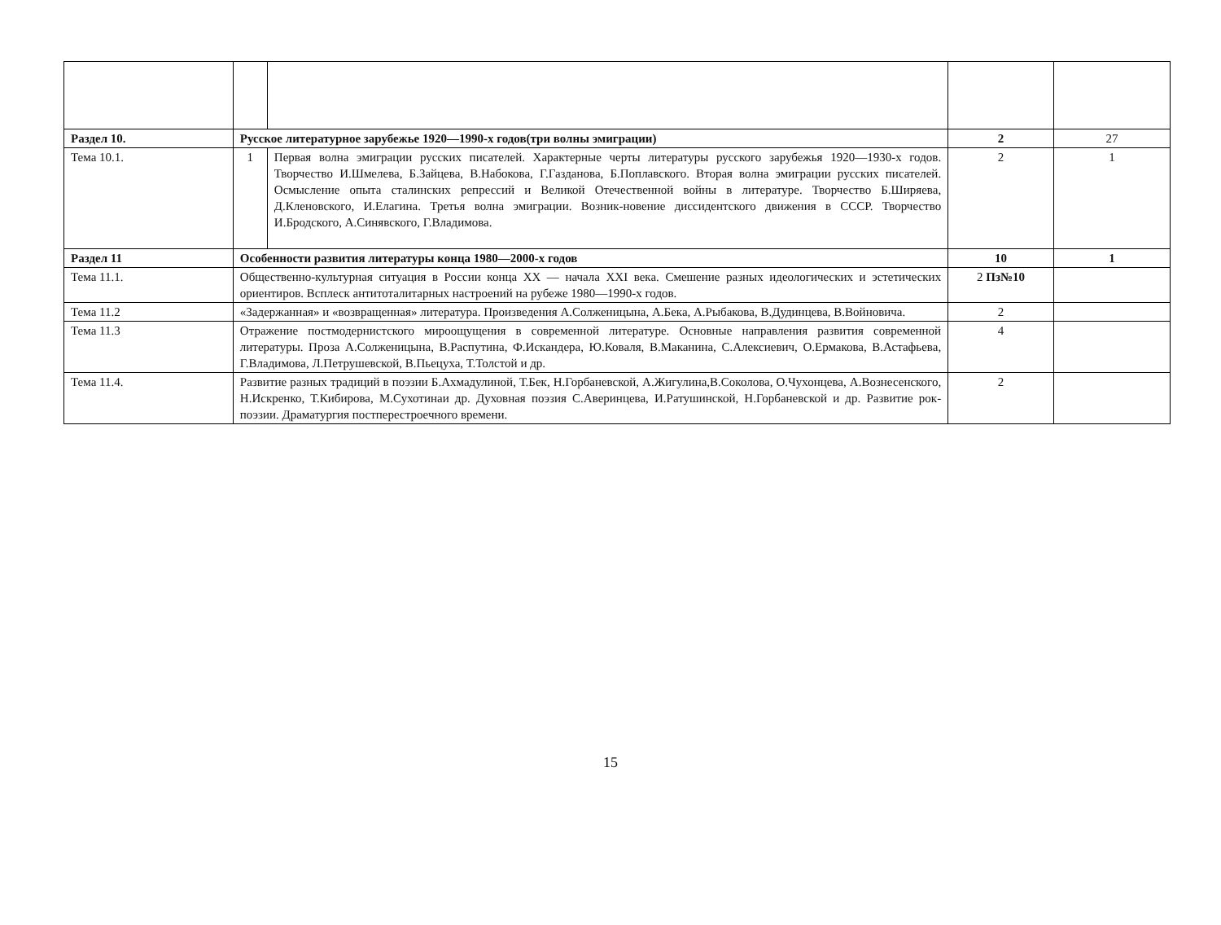| Раздел 10. | Русское литературное зарубежье 1920—1990-х годов(три волны эмиграции) | | 2 | 27 |
| Тема 10.1. | 1 | Первая волна эмиграции русских писателей. Характерные черты литературы русского зарубежья 1920—1930-х годов. Творчество И.Шмелева, Б.Зайцева, В.Набокова, Г.Газданова, Б.Поплавского. Вторая волна эмиграции русских писателей. Осмысление опыта сталинских репрессий и Великой Отечественной войны в литературе. Творчество Б.Ширяева, Д.Кленовского, И.Елагина. Третья волна эмиграции. Возник-новение диссидентского движения в СССР. Творчество И.Бродского, А.Синявского, Г.Владимова. | 2 | 1 |
| Раздел 11 | Особенности развития литературы конца 1980—2000-х годов | | 10 | 1 |
| Тема 11.1. | Общественно-культурная ситуация в России конца XX — начала XXI века. Смешение разных идеологических и эстетических ориентиров. Всплеск антитоталитарных настроений на рубеже 1980—1990-х годов. | | 2 Пз№10 | |
| Тема 11.2 | «Задержанная» и «возвращенная» литература. Произведения А.Солженицына, А.Бека, А.Рыбакова, В.Дудинцева, В.Войновича. | | 2 | |
| Тема 11.3 | Отражение постмодернистского мироощущения в современной литературе. Основные направления развития современной литературы. Проза А.Солженицына, В.Распутина, Ф.Искандера, Ю.Коваля, В.Маканина, С.Алексиевич, О.Ермакова, В.Астафьева, Г.Владимова, Л.Петрушевской, В.Пьецуха, Т.Толстой и др. | | 4 | |
| Тема 11.4. | Развитие разных традиций в поэзии Б.Ахмадулиной, Т.Бек, Н.Горбаневской, А.Жигулина,В.Соколова, О.Чухонцева, А.Вознесенского, Н.Искренко, Т.Кибирова, М.Сухотинаи др. Духовная поэзия С.Аверинцева, И.Ратушинской, Н.Горбаневской и др. Развитие рок-поэзии. Драматургия постперестроечного времени. | | 2 | |
15